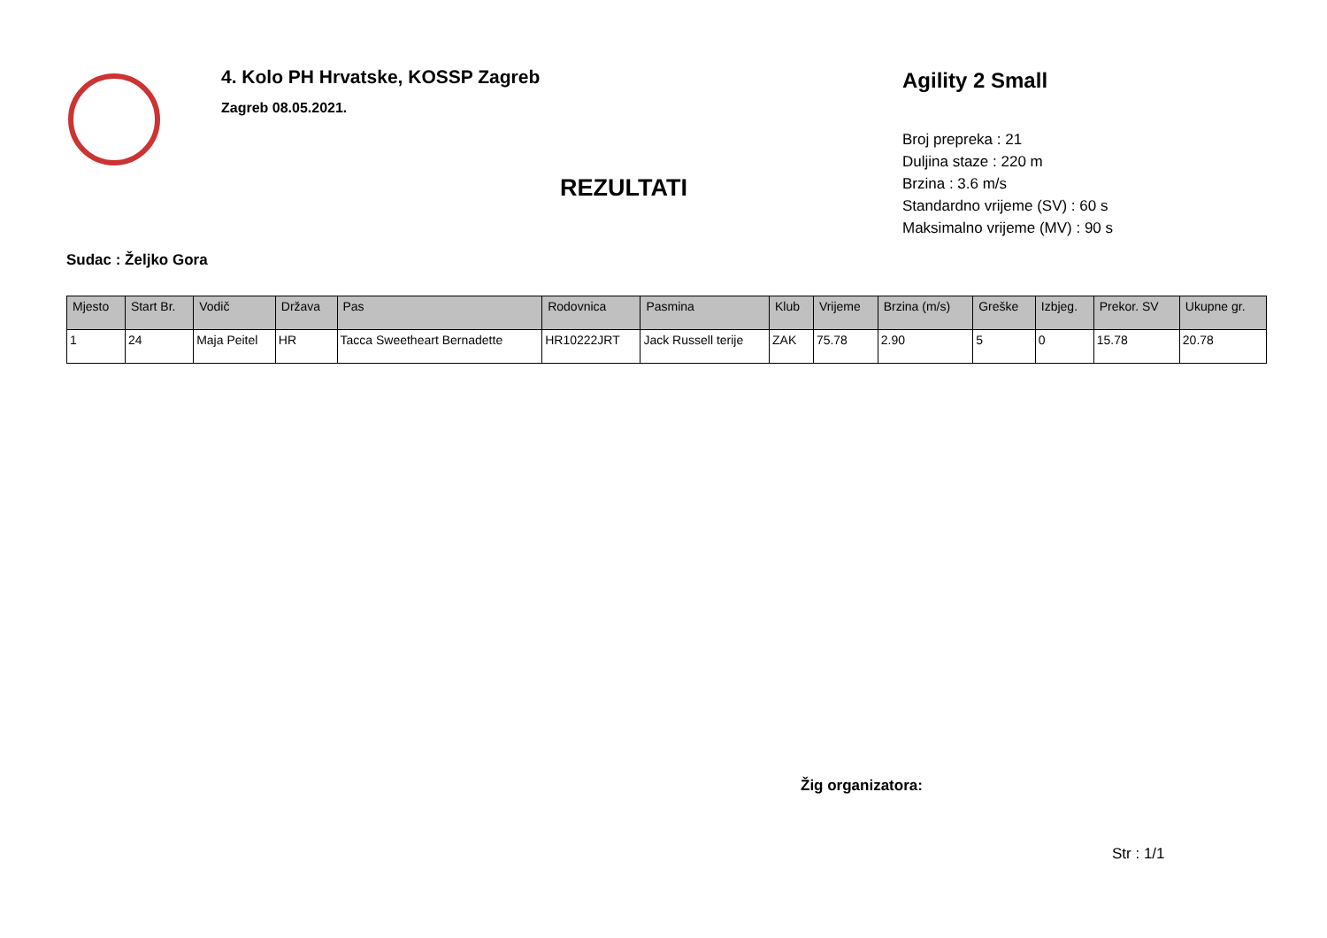4. Kolo PH Hrvatske, KOSSP Zagreb
Zagreb 08.05.2021.
REZULTATI
Agility 2 Small
Broj prepreka : 21
Duljina staze : 220 m
Brzina : 3.6 m/s
Standardno vrijeme (SV) : 60 s
Maksimalno vrijeme (MV) : 90 s
Sudac : Željko Gora
| Mjesto | Start Br. | Vodič | Država | Pas | Rodovnica | Pasmina | Klub | Vrijeme | Brzina (m/s) | Greške | Izbjeg. | Prekor. SV | Ukupne gr. |
| --- | --- | --- | --- | --- | --- | --- | --- | --- | --- | --- | --- | --- | --- |
| 1 | 24 | Maja Peitel | HR | Tacca Sweetheart Bernadette | HR10222JRT | Jack Russell terije | ZAK | 75.78 | 2.90 | 5 | 0 | 15.78 | 20.78 |
Žig organizatora:
Str : 1/1